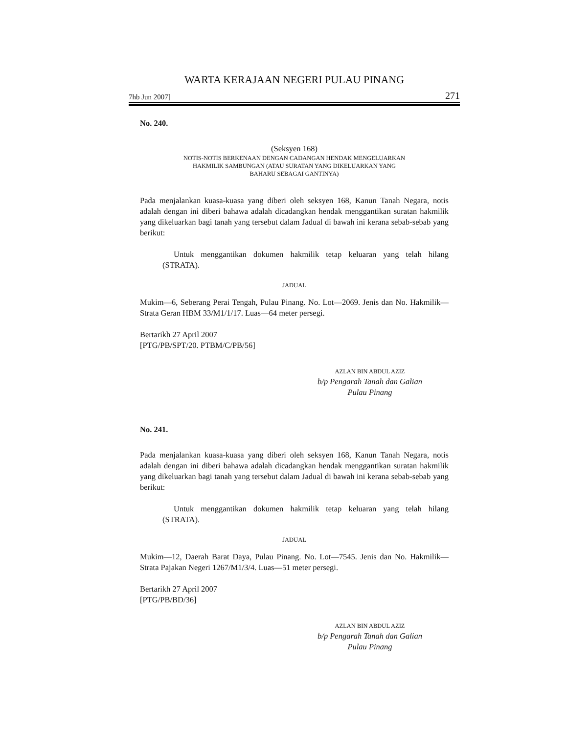WARTA KERAJAAN NEGERI PULAU PINANG
7hb Jun 2007] 271
No. 240.
(Seksyen 168)
NOTIS-NOTIS BERKENAAN DENGAN CADANGAN HENDAK MENGELUARKAN
HAKMILIK SAMBUNGAN (ATAU SURATAN YANG DIKELUARKAN YANG
BAHARU SEBAGAI GANTINYA)
Pada menjalankan kuasa-kuasa yang diberi oleh seksyen 168, Kanun Tanah Negara, notis adalah dengan ini diberi bahawa adalah dicadangkan hendak menggantikan suratan hakmilik yang dikeluarkan bagi tanah yang tersebut dalam Jadual di bawah ini kerana sebab-sebab yang berikut:
Untuk menggantikan dokumen hakmilik tetap keluaran yang telah hilang (STRATA).
JADUAL
Mukim—6, Seberang Perai Tengah, Pulau Pinang. No. Lot—2069. Jenis dan No. Hakmilik—Strata Geran HBM 33/M1/1/17. Luas—64 meter persegi.
Bertarikh 27 April 2007
[PTG/PB/SPT/20. PTBM/C/PB/56]
AZLAN BIN ABDUL AZIZ
b/p Pengarah Tanah dan Galian
Pulau Pinang
No. 241.
Pada menjalankan kuasa-kuasa yang diberi oleh seksyen 168, Kanun Tanah Negara, notis adalah dengan ini diberi bahawa adalah dicadangkan hendak menggantikan suratan hakmilik yang dikeluarkan bagi tanah yang tersebut dalam Jadual di bawah ini kerana sebab-sebab yang berikut:
Untuk menggantikan dokumen hakmilik tetap keluaran yang telah hilang (STRATA).
JADUAL
Mukim—12, Daerah Barat Daya, Pulau Pinang. No. Lot—7545. Jenis dan No. Hakmilik—Strata Pajakan Negeri 1267/M1/3/4. Luas—51 meter persegi.
Bertarikh 27 April 2007
[PTG/PB/BD/36]
AZLAN BIN ABDUL AZIZ
b/p Pengarah Tanah dan Galian
Pulau Pinang